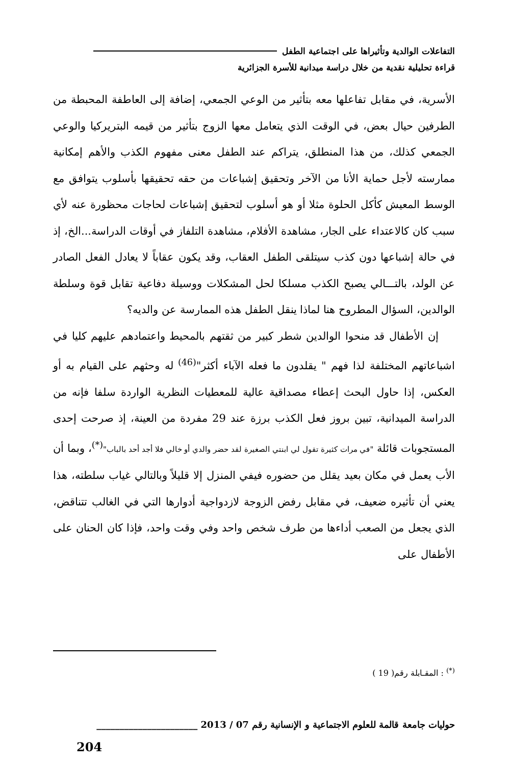التفاعلات الوالدية وتأثيراها على اجتماعية الطفل
قراءة تحليلية نقدية من خلال دراسة ميدانية للأسرة الجزائرية
الأسرية، في مقابل تفاعلها معه بتأثير من الوعي الجمعي، إضافة إلى العاطفة المحبطة من الطرفين حيال بعض، في الوقت الذي يتعامل معها الزوج بتأثير من قيمه البتريركيا والوعي الجمعي كذلك، من هذا المنطلق، يتراكم عند الطفل معنى مفهوم الكذب والأهم إمكانية ممارسته لأجل حماية الأنا من الآخر وتحقيق إشباعات من حقه تحقيقها بأسلوب يتوافق مع الوسط المعيش كأكل الحلوة مثلا أو هو أسلوب لتحقيق إشباعات لحاجات محظورة عنه لأي سبب كان كالاعتداء على الجار، مشاهدة الأفلام، مشاهدة التلفاز في أوقات الدراسة...الخ، إذ في حالة إشباعها دون كذب سيتلقى الطفل العقاب، وقد يكون عقاباً لا يعادل الفعل الصادر عن الولد، بالتـــالي يصبح الكذب مسلكا لحل المشكلات ووسيلة دفاعية تقابل قوة وسلطة الوالدين، السؤال المطروح هنا لماذا ينقل الطفل هذه الممارسة عن والديه؟
إن الأطفال قد منحوا الوالدين شطر كبير من ثقتهم بالمحيط واعتمادهم عليهم كليا في اشباعاتهم المختلفة لذا فهم " يقلدون ما فعله الآباء أكثر"<sup>(46)</sup> له وحثهم على القيام به أو العكس، إذا حاول البحث إعطاء مصداقية عالية للمعطيات النظرية الواردة سلفا فإنه من الدراسة الميدانية، تبين بروز فعل الكذب برزة عند 29 مفردة من العينة، إذ صرحت إحدى المستجوبات قائلة "في مرات كثيرة تقول لي ابنتي الصغيرة لقد حضر والدي أو خالي فلا أجد أحد بالباب"<sup>(*)</sup>، وبما أن الأب يعمل في مكان بعيد يقلل من حضوره فيفي المنزل إلا قليلاً وبالتالي غياب سلطته، هذا يعني أن تأثيره ضعيف، في مقابل رفض الزوجة لازدواجية أدوارها التي في الغالب تتناقض، الذي يجعل من الصعب أداءها من طرف شخص واحد وفي وقت واحد، فإذا كان الحنان على الأطفال على
<sup>(*)</sup> : المقـابلة رقم( 19 )
حوليات جامعة قالمة للعلوم الاجتماعية و الإنسانية رقم 07 / 2013 ______________________
204